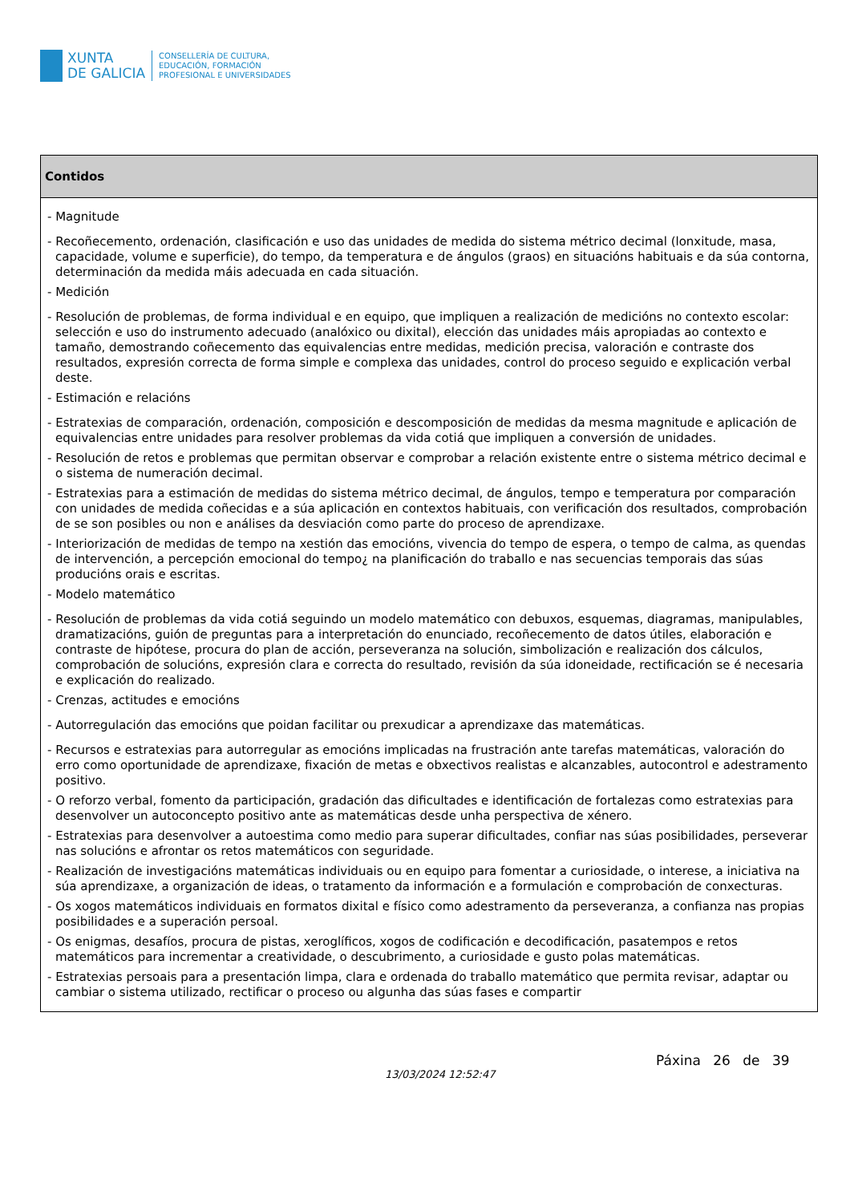XUNTA
DE GALICIA
CONSELLERÍA DE CULTURA,
EDUCACIÓN, FORMACIÓN
PROFESIONAL E UNIVERSIDADES
| Contidos |
| --- |
| - Magnitude - Recoñecemento, ordenación, clasificación e uso das unidades de medida do sistema métrico decimal (lonxitude, masa, capacidade, volume e superficie), do tempo, da temperatura e de ángulos (graos) en situacións habituais e da súa contorna, determinación da medida máis adecuada en cada situación. - Medición - Resolución de problemas, de forma individual e en equipo, que impliquen a realización de medicións no contexto escolar: selección e uso do instrumento adecuado (analóxico ou dixital), elección das unidades máis apropiadas ao contexto e tamaño, demostrando coñecemento das equivalencias entre medidas, medición precisa, valoración e contraste dos resultados, expresión correcta de forma simple e complexa das unidades, control do proceso seguido e explicación verbal deste. - Estimación e relacións - Estratexias de comparación, ordenación, composición e descomposición de medidas da mesma magnitude e aplicación de equivalencias entre unidades para resolver problemas da vida cotiá que impliquen a conversión de unidades. - Resolución de retos e problemas que permitan observar e comprobar a relación existente entre o sistema métrico decimal e o sistema de numeración decimal. - Estratexias para a estimación de medidas do sistema métrico decimal, de ángulos, tempo e temperatura por comparación con unidades de medida coñecidas e a súa aplicación en contextos habituais, con verificación dos resultados, comprobación de se son posibles ou non e análises da desviación como parte do proceso de aprendizaxe. - Interiorización de medidas de tempo na xestión das emocións, vivencia do tempo de espera, o tempo de calma, as quendas de intervención, a percepción emocional do tempo¿ na planificación do traballo e nas secuencias temporais das súas producións orais e escritas. - Modelo matemático - Resolución de problemas da vida cotiá seguindo un modelo matemático con debuxos, esquemas, diagramas, manipulables, dramatizacións, guión de preguntas para a interpretación do enunciado, recoñecemento de datos útiles, elaboración e contraste de hipótese, procura do plan de acción, perseveranza na solución, simbolización e realización dos cálculos, comprobación de solucións, expresión clara e correcta do resultado, revisión da súa idoneidade, rectificación se é necesaria e explicación do realizado. - Crenzas, actitudes e emocións - Autorregulación das emocións que poidan facilitar ou prexudicar a aprendizaxe das matemáticas. - Recursos e estratexias para autorregular as emocións implicadas na frustración ante tarefas matemáticas, valoración do erro como oportunidade de aprendizaxe, fixación de metas e obxectivos realistas e alcanzables, autocontrol e adestramento positivo. - O reforzo verbal, fomento da participación, gradación das dificultades e identificación de fortalezas como estratexias para desenvolver un autoconcepto positivo ante as matemáticas desde unha perspectiva de xénero. - Estratexias para desenvolver a autoestima como medio para superar dificultades, confiar nas súas posibilidades, perseverar nas solucións e afrontar os retos matemáticos con seguridade. - Realización de investigacións matemáticas individuais ou en equipo para fomentar a curiosidade, o interese, a iniciativa na súa aprendizaxe, a organización de ideas, o tratamento da información e a formulación e comprobación de conxecturas. - Os xogos matemáticos individuais en formatos dixital e físico como adestramento da perseveranza, a confianza nas propias posibilidades e a superación persoal. - Os enigmas, desafíos, procura de pistas, xeroglíficos, xogos de codificación e decodificación, pasatempos e retos matemáticos para incrementar a creatividade, o descubrimento, a curiosidade e gusto polas matemáticas. - Estratexias persoais para a presentación limpa, clara e ordenada do traballo matemático que permita revisar, adaptar ou cambiar o sistema utilizado, rectificar o proceso ou algunha das súas fases e compartir |
13/03/2024 12:52:47
Páxina 26 de 39